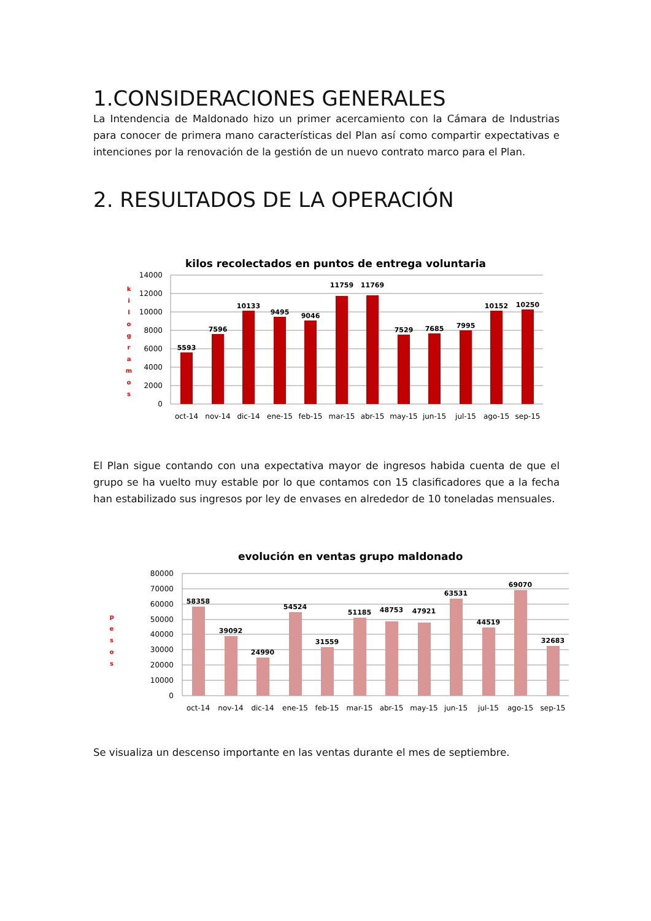1.CONSIDERACIONES GENERALES
La Intendencia de Maldonado hizo un primer acercamiento con la Cámara de Industrias para conocer de primera mano características del Plan así como compartir expectativas e intenciones por la renovación de la gestión de un nuevo contrato marco para el Plan.
2. RESULTADOS DE LA OPERACIÓN
kilos recolectados en puntos de entrega voluntaria
k
i
l
o
g
r
a
m
o
s
14000
12000
10000
8000
6000
4000
2000
0
5593
7596
10133
9495
9046
11759
11769
7529
7685
7995
10152
10250
oct-14
nov-14
dic-14
ene-15
feb-15
mar-15
abr-15
may-15
jun-15
jul-15
ago-15
sep-15
El Plan sigue contando con una expectativa mayor de ingresos habida cuenta de que el grupo se ha vuelto muy estable por lo que contamos con 15 clasificadores que a la fecha han estabilizado sus ingresos por ley de envases en alrededor de 10 toneladas mensuales.
evolución en ventas grupo maldonado
p
e
s
o
s
80000
70000
60000
50000
40000
30000
20000
10000
0
58358
39092
24990
54524
31559
51185
48753
47921
63531
44519
69070
32683
oct-14
nov-14
dic-14
ene-15
feb-15
mar-15
abr-15
may-15
jun-15
jul-15
ago-15
sep-15
Se visualiza un descenso importante en las ventas durante el mes de septiembre.